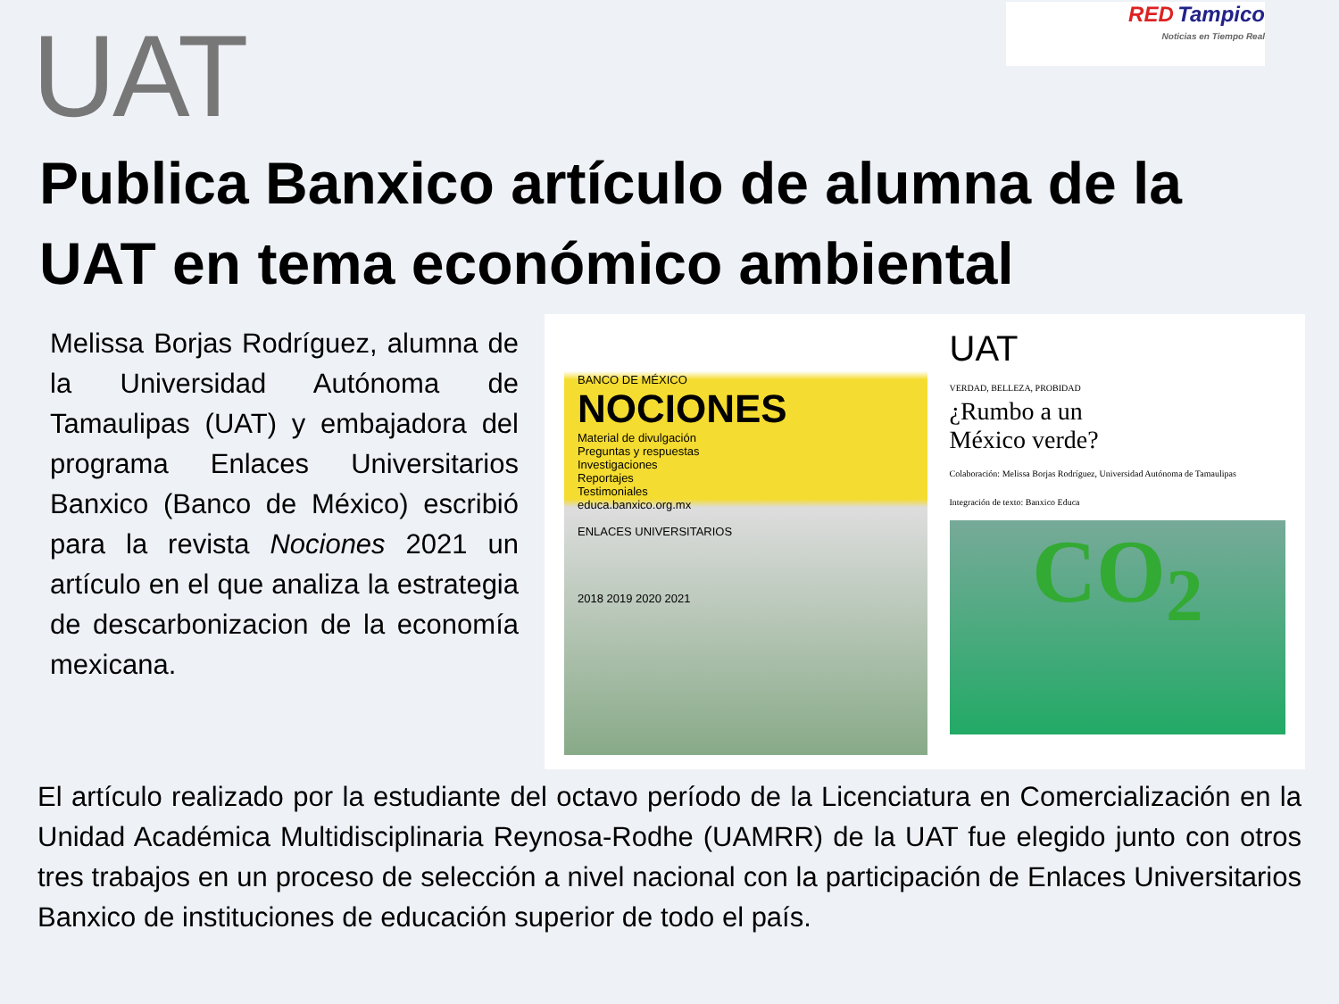UAT
RED Tampico
Noticias en Tiempo Real
Publica Banxico artículo de alumna de la UAT en tema económico ambiental
Melissa Borjas Rodríguez, alumna de la Universidad Autónoma de Tamaulipas (UAT) y embajadora del programa Enlaces Universitarios Banxico (Banco de México) escribió para la revista Nociones 2021 un artículo en el que analiza la estrategia de descarbonizacion de la economía mexicana.
BANCO DE MÉXICO
NOCIONES
Material de divulgación
Preguntas y respuestas
Investigaciones
Reportajes
Testimoniales
educa.banxico.org.mx
ENLACES UNIVERSITARIOS
2018 2019 2020 2021
UAT
VERDAD, BELLEZA, PROBIDAD
¿Rumbo a un
México verde?
Colaboración: Melissa Borjas Rodríguez, Universidad Autónoma de Tamaulipas
Integración de texto: Banxico Educa
CO<sub>2</sub>
El artículo realizado por la estudiante del octavo período de la Licenciatura en Comercialización en la Unidad Académica Multidisciplinaria Reynosa-Rodhe (UAMRR) de la UAT fue elegido junto con otros tres trabajos en un proceso de selección a nivel nacional con la participación de Enlaces Universitarios Banxico de instituciones de educación superior de todo el país.